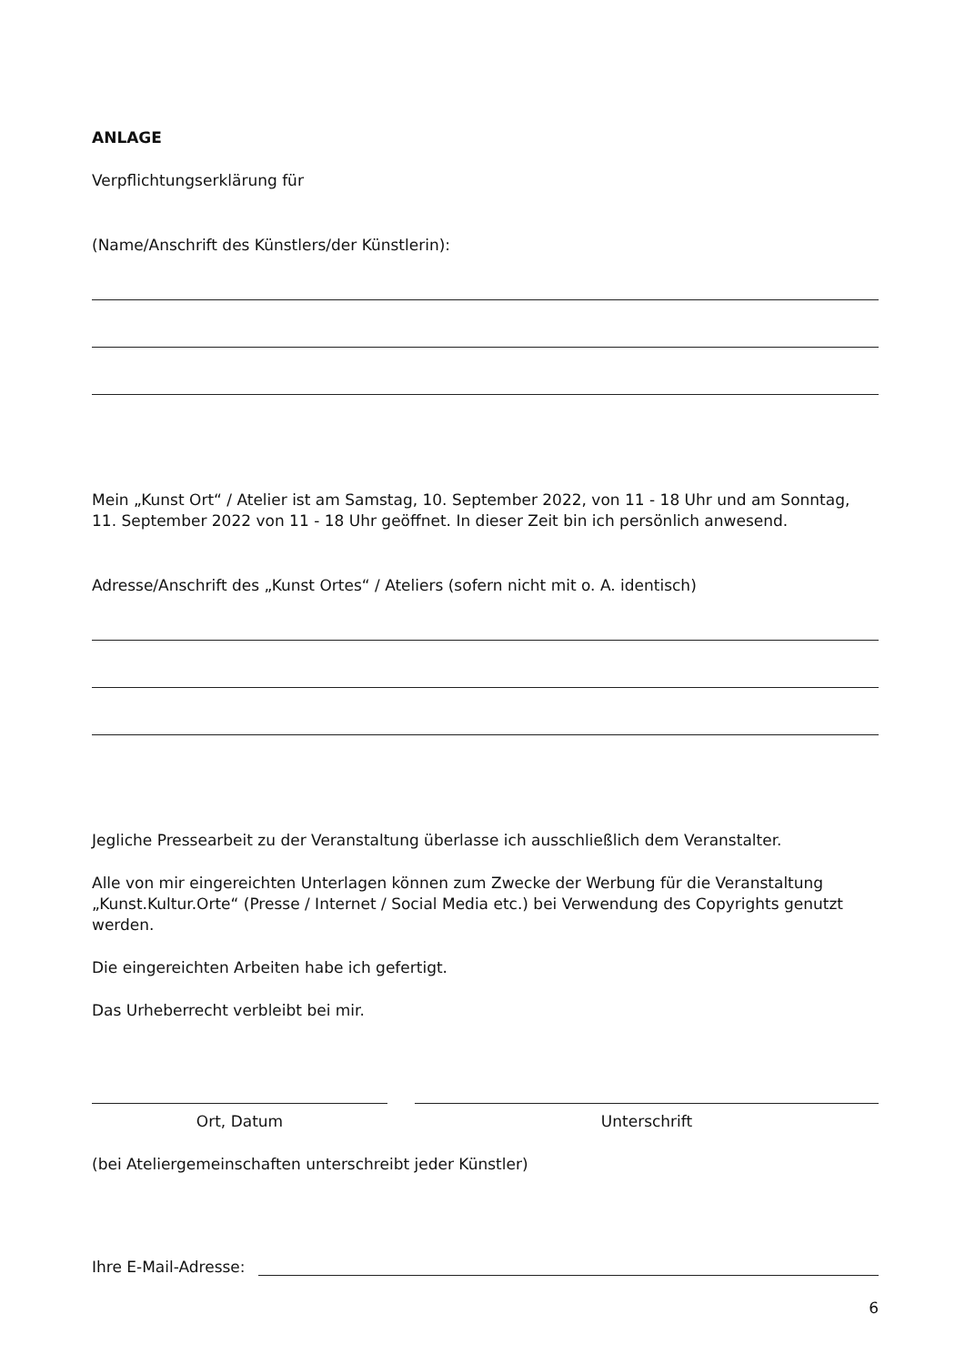ANLAGE
Verpflichtungserklärung für
(Name/Anschrift des Künstlers/der Künstlerin):
Mein „Kunst Ort“ / Atelier ist am Samstag, 10. September 2022, von 11 - 18 Uhr und am Sonntag, 11. September 2022 von 11 - 18 Uhr geöffnet. In dieser Zeit bin ich persönlich anwesend.
Adresse/Anschrift des „Kunst Ortes“ / Ateliers (sofern nicht mit o. A. identisch)
Jegliche Pressearbeit zu der Veranstaltung überlasse ich ausschließlich dem Veranstalter.
Alle von mir eingereichten Unterlagen können zum Zwecke der Werbung für die Veranstaltung „Kunst.Kultur.Orte“ (Presse / Internet / Social Media etc.) bei Verwendung des Copyrights genutzt werden.
Die eingereichten Arbeiten habe ich gefertigt.
Das Urheberrecht verbleibt bei mir.
Ort, Datum Unterschrift
(bei Ateliergemeinschaften unterschreibt jeder Künstler)
Ihre E-Mail-Adresse:
6